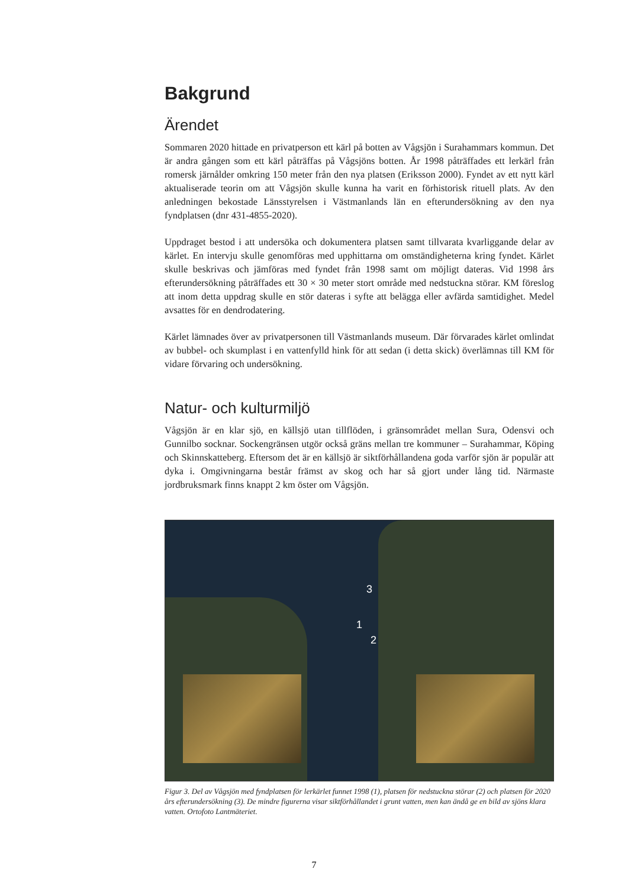Bakgrund
Ärendet
Sommaren 2020 hittade en privatperson ett kärl på botten av Vågsjön i Surahammars kommun. Det är andra gången som ett kärl påträffas på Vågsjöns botten. År 1998 påträffades ett lerkärl från romersk järnålder omkring 150 meter från den nya platsen (Eriksson 2000). Fyndet av ett nytt kärl aktualiserade teorin om att Vågsjön skulle kunna ha varit en förhistorisk rituell plats. Av den anledningen bekostade Länsstyrelsen i Västmanlands län en efterundersökning av den nya fyndplatsen (dnr 431-4855-2020).
Uppdraget bestod i att undersöka och dokumentera platsen samt tillvarata kvarliggande delar av kärlet. En intervju skulle genomföras med upphittarna om omständigheterna kring fyndet. Kärlet skulle beskrivas och jämföras med fyndet från 1998 samt om möjligt dateras. Vid 1998 års efterundersökning påträffades ett 30 × 30 meter stort område med nedstuckna störar. KM föreslog att inom detta uppdrag skulle en stör dateras i syfte att belägga eller avfärda samtidighet. Medel avsattes för en dendrodatering.
Kärlet lämnades över av privatpersonen till Västmanlands museum. Där förvarades kärlet omlindat av bubbel- och skumplast i en vattenfylld hink för att sedan (i detta skick) överlämnas till KM för vidare förvaring och undersökning.
Natur- och kulturmiljö
Vågsjön är en klar sjö, en källsjö utan tillflöden, i gränsområdet mellan Sura, Odensvi och Gunnilbo socknar. Sockengränsen utgör också gräns mellan tre kommuner – Surahammar, Köping och Skinnskatteberg. Eftersom det är en källsjö är siktförhållandena goda varför sjön är populär att dyka i. Omgivningarna består främst av skog och har så gjort under lång tid. Närmaste jordbruksmark finns knappt 2 km öster om Vågsjön.
3
1
2
Figur 3. Del av Vågsjön med fyndplatsen för lerkärlet funnet 1998 (1), platsen för nedstuckna störar (2) och platsen för 2020 års efterundersökning (3). De mindre figurerna visar siktförhållandet i grunt vatten, men kan ändå ge en bild av sjöns klara vatten. Ortofoto Lantmäteriet.
7